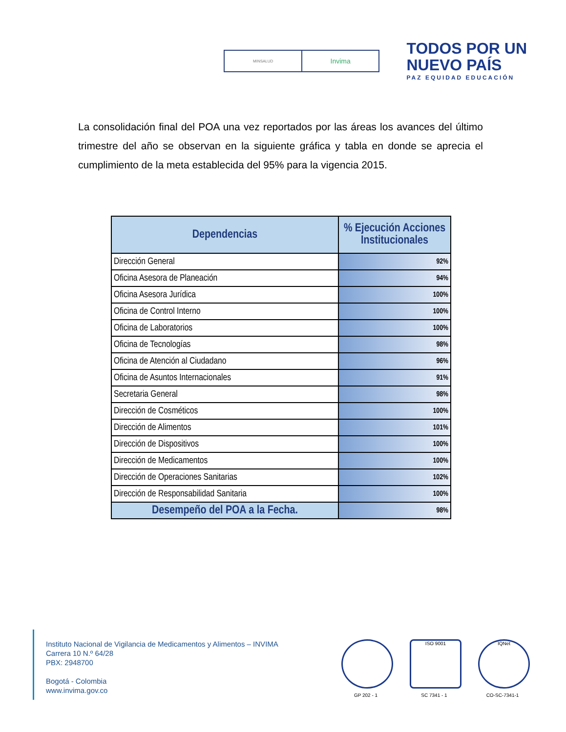MINSALUD
Invima
TODOS POR UN
NUEVO PAÍS
PAZ EQUIDAD EDUCACIÓN
La consolidación final del POA una vez reportados por las áreas los avances del último trimestre del año se observan en la siguiente gráfica y tabla en donde se aprecia el cumplimiento de la meta establecida del 95% para la vigencia 2015.
| Dependencias | % Ejecución Acciones Institucionales |
| --- | --- |
| Dirección General | 92% |
| Oficina Asesora de Planeación | 94% |
| Oficina Asesora Jurídica | 100% |
| Oficina de Control Interno | 100% |
| Oficina de Laboratorios | 100% |
| Oficina de Tecnologías | 98% |
| Oficina de Atención al Ciudadano | 96% |
| Oficina de Asuntos Internacionales | 91% |
| Secretaria General | 98% |
| Dirección de Cosméticos | 100% |
| Dirección de Alimentos | 101% |
| Dirección de Dispositivos | 100% |
| Dirección de Medicamentos | 100% |
| Dirección de Operaciones Sanitarias | 102% |
| Dirección de Responsabilidad Sanitaria | 100% |
| Desempeño del POA a la Fecha. | 98% |
Instituto Nacional de Vigilancia de Medicamentos y Alimentos – INVIMA
Carrera 10 N.º 64/28
PBX: 2948700
Bogotá - Colombia
www.invima.gov.co
GP 202 - 1
ISO 9001
SC 7341 - 1
IQNet
CO-SC-7341-1